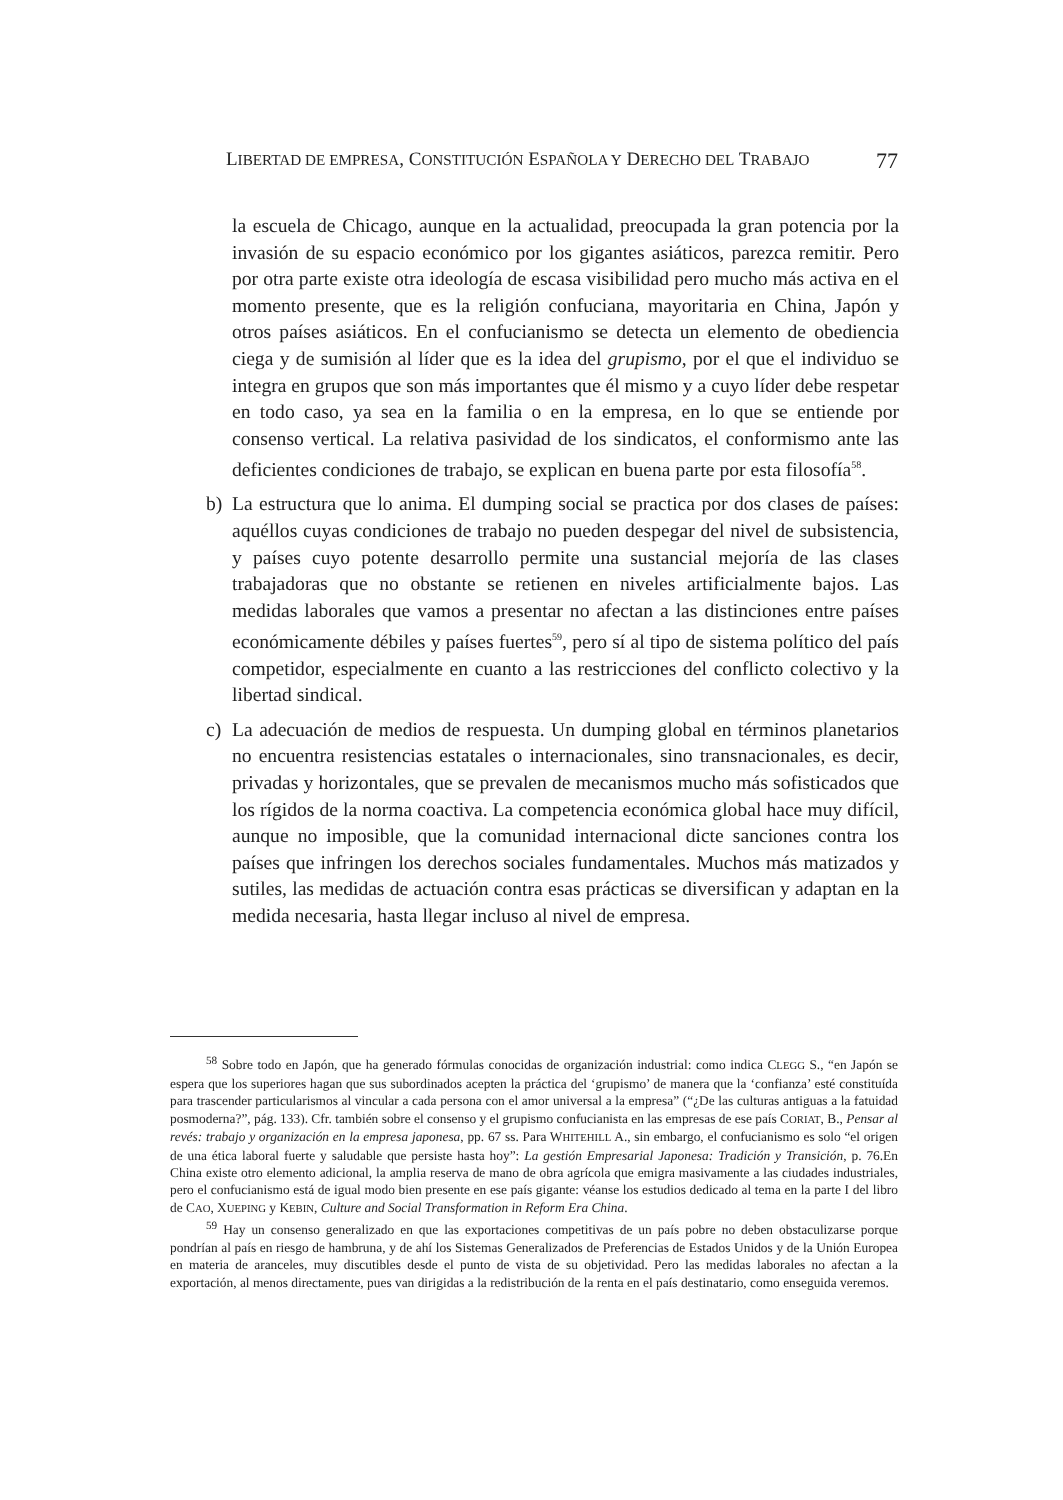LIBERTAD DE EMPRESA, CONSTITUCIÓN ESPAÑOLA Y DERECHO DEL TRABAJO 77
la escuela de Chicago, aunque en la actualidad, preocupada la gran potencia por la invasión de su espacio económico por los gigantes asiáticos, parezca remitir. Pero por otra parte existe otra ideología de escasa visibilidad pero mucho más activa en el momento presente, que es la religión confuciana, mayoritaria en China, Japón y otros países asiáticos. En el confucianismo se detecta un elemento de obediencia ciega y de sumisión al líder que es la idea del grupismo, por el que el individuo se integra en grupos que son más importantes que él mismo y a cuyo líder debe respetar en todo caso, ya sea en la familia o en la empresa, en lo que se entiende por consenso vertical. La relativa pasividad de los sindicatos, el conformismo ante las deficientes condiciones de trabajo, se explican en buena parte por esta filosofía<sup>58</sup>.
b) La estructura que lo anima. El dumping social se practica por dos clases de países: aquéllos cuyas condiciones de trabajo no pueden despegar del nivel de subsistencia, y países cuyo potente desarrollo permite una sustancial mejoría de las clases trabajadoras que no obstante se retienen en niveles artificialmente bajos. Las medidas laborales que vamos a presentar no afectan a las distinciones entre países económicamente débiles y países fuertes<sup>59</sup>, pero sí al tipo de sistema político del país competidor, especialmente en cuanto a las restricciones del conflicto colectivo y la libertad sindical.
c) La adecuación de medios de respuesta. Un dumping global en términos planetarios no encuentra resistencias estatales o internacionales, sino transnacionales, es decir, privadas y horizontales, que se prevalen de mecanismos mucho más sofisticados que los rígidos de la norma coactiva. La competencia económica global hace muy difícil, aunque no imposible, que la comunidad internacional dicte sanciones contra los países que infringen los derechos sociales fundamentales. Muchos más matizados y sutiles, las medidas de actuación contra esas prácticas se diversifican y adaptan en la medida necesaria, hasta llegar incluso al nivel de empresa.
<sup>58</sup> Sobre todo en Japón, que ha generado fórmulas conocidas de organización industrial: como indica CLEGG S., “en Japón se espera que los superiores hagan que sus subordinados acepten la práctica del ‘grupismo’ de manera que la ‘confianza’ esté constituída para trascender particularismos al vincular a cada persona con el amor universal a la empresa” (“¿De las culturas antiguas a la fatuidad posmoderna?”, pág. 133). Cfr. también sobre el consenso y el grupismo confucianista en las empresas de ese país CORIAT, B., Pensar al revés: trabajo y organización en la empresa japonesa, pp. 67 ss. Para WHITEHILL A., sin embargo, el confucianismo es solo “el origen de una ética laboral fuerte y saludable que persiste hasta hoy”: La gestión Empresarial Japonesa: Tradición y Transición, p. 76.En China existe otro elemento adicional, la amplia reserva de mano de obra agrícola que emigra masivamente a las ciudades industriales, pero el confucianismo está de igual modo bien presente en ese país gigante: véanse los estudios dedicado al tema en la parte I del libro de CAO, XUEPING y KEBIN, Culture and Social Transformation in Reform Era China.
<sup>59</sup> Hay un consenso generalizado en que las exportaciones competitivas de un país pobre no deben obstaculizarse porque pondrían al país en riesgo de hambruna, y de ahí los Sistemas Generalizados de Preferencias de Estados Unidos y de la Unión Europea en materia de aranceles, muy discutibles desde el punto de vista de su objetividad. Pero las medidas laborales no afectan a la exportación, al menos directamente, pues van dirigidas a la redistribución de la renta en el país destinatario, como enseguida veremos.